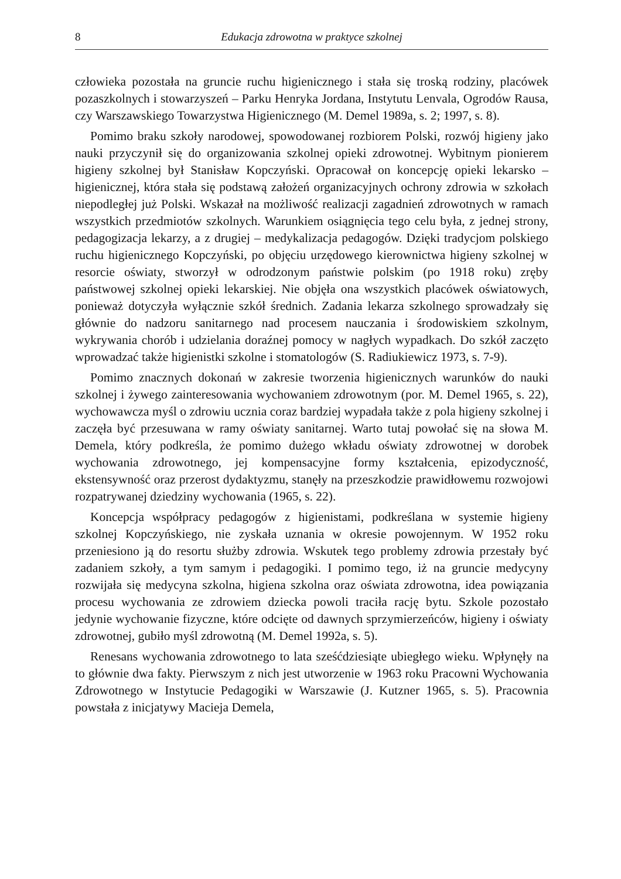8 Edukacja zdrowotna w praktyce szkolnej
człowieka pozostała na gruncie ruchu higienicznego i stała się troską rodziny, placówek pozaszkolnych i stowarzyszeń – Parku Henryka Jordana, Instytutu Lenvala, Ogrodów Rausa, czy Warszawskiego Towarzystwa Higienicznego (M. Demel 1989a, s. 2; 1997, s. 8).
Pomimo braku szkoły narodowej, spowodowanej rozbiorem Polski, rozwój higieny jako nauki przyczynił się do organizowania szkolnej opieki zdrowotnej. Wybitnym pionierem higieny szkolnej był Stanisław Kopczyński. Opracował on koncepcję opieki lekarsko – higienicznej, która stała się podstawą założeń organizacyjnych ochrony zdrowia w szkołach niepodległej już Polski. Wskazał na możliwość realizacji zagadnień zdrowotnych w ramach wszystkich przedmiotów szkolnych. Warunkiem osiągnięcia tego celu była, z jednej strony, pedagogizacja lekarzy, a z drugiej – medykalizacja pedagogów. Dzięki tradycjom polskiego ruchu higienicznego Kopczyński, po objęciu urzędowego kierownictwa higieny szkolnej w resorcie oświaty, stworzył w odrodzonym państwie polskim (po 1918 roku) zręby państwowej szkolnej opieki lekarskiej. Nie objęła ona wszystkich placówek oświatowych, ponieważ dotyczyła wyłącznie szkół średnich. Zadania lekarza szkolnego sprowadzały się głównie do nadzoru sanitarnego nad procesem nauczania i środowiskiem szkolnym, wykrywania chorób i udzielania doraźnej pomocy w nagłych wypadkach. Do szkół zaczęto wprowadzać także higienistki szkolne i stomatologów (S. Radiukiewicz 1973, s. 7-9).
Pomimo znacznych dokonań w zakresie tworzenia higienicznych warunków do nauki szkolnej i żywego zainteresowania wychowaniem zdrowotnym (por. M. Demel 1965, s. 22), wychowawcza myśl o zdrowiu ucznia coraz bardziej wypadała także z pola higieny szkolnej i zaczęła być przesuwana w ramy oświaty sanitarnej. Warto tutaj powołać się na słowa M. Demela, który podkreśla, że pomimo dużego wkładu oświaty zdrowotnej w dorobek wychowania zdrowotnego, jej kompensacyjne formy kształcenia, epizodyczność, ekstensywność oraz przerost dydaktyzmu, stanęły na przeszkodzie prawidłowemu rozwojowi rozpatrywanej dziedziny wychowania (1965, s. 22).
Koncepcja współpracy pedagogów z higienistami, podkreślana w systemie higieny szkolnej Kopczyńskiego, nie zyskała uznania w okresie powojennym. W 1952 roku przeniesiono ją do resortu służby zdrowia. Wskutek tego problemy zdrowia przestały być zadaniem szkoły, a tym samym i pedagogiki. I pomimo tego, iż na gruncie medycyny rozwijała się medycyna szkolna, higiena szkolna oraz oświata zdrowotna, idea powiązania procesu wychowania ze zdrowiem dziecka powoli traciła rację bytu. Szkole pozostało jedynie wychowanie fizyczne, które odcięte od dawnych sprzymierzeńców, higieny i oświaty zdrowotnej, gubiło myśl zdrowotną (M. Demel 1992a, s. 5).
Renesans wychowania zdrowotnego to lata sześćdziesiąte ubiegłego wieku. Wpłynęły na to głównie dwa fakty. Pierwszym z nich jest utworzenie w 1963 roku Pracowni Wychowania Zdrowotnego w Instytucie Pedagogiki w Warszawie (J. Kutzner 1965, s. 5). Pracownia powstała z inicjatywy Macieja Demela,